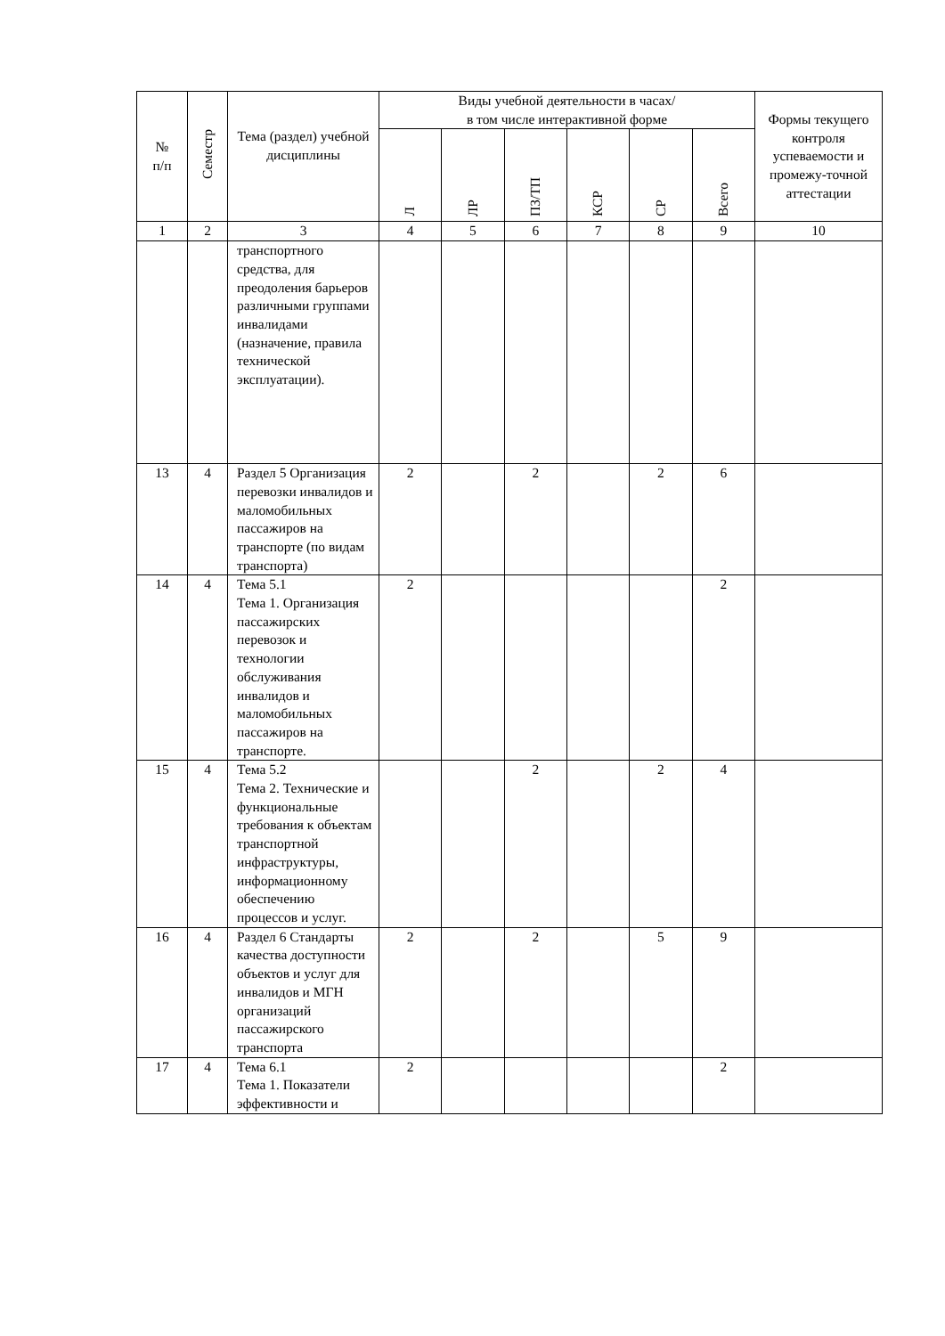| № п/п | Семестр | Тема (раздел) учебной дисциплины | Виды учебной деятельности в часах/ в том числе интерактивной форме | | | | | | Формы текущего контроля успеваемости и промежу-точной аттестации |
| --- | --- | --- | --- | --- | --- | --- | --- | --- | --- |
| | | | Л | ЛР | ПЗ/ТП | КСР | СР | Всего | |
| 1 | 2 | 3 | 4 | 5 | 6 | 7 | 8 | 9 | 10 |
| | | транспортного средства, для преодоления барьеров различными группами инвалидами (назначение, правила технической эксплуатации). | | | | | | | |
| 13 | 4 | Раздел 5 Организация перевозки инвалидов и маломобильных пассажиров на транспорте (по видам транспорта) | 2 | | 2 | | 2 | 6 | |
| 14 | 4 | Тема 5.1 Тема 1. Организация пассажирских перевозок и технологии обслуживания инвалидов и маломобильных пассажиров на транспорте. | 2 | | | | | 2 | |
| 15 | 4 | Тема 5.2 Тема 2. Технические и функциональные требования к объектам транспортной инфраструктуры, информационному обеспечению процессов и услуг. | | | 2 | | 2 | 4 | |
| 16 | 4 | Раздел 6 Стандарты качества доступности объектов и услуг для инвалидов и МГН организаций пассажирского транспорта | 2 | | 2 | | 5 | 9 | |
| 17 | 4 | Тема 6.1 Тема 1. Показатели эффективности и | 2 | | | | | 2 | |